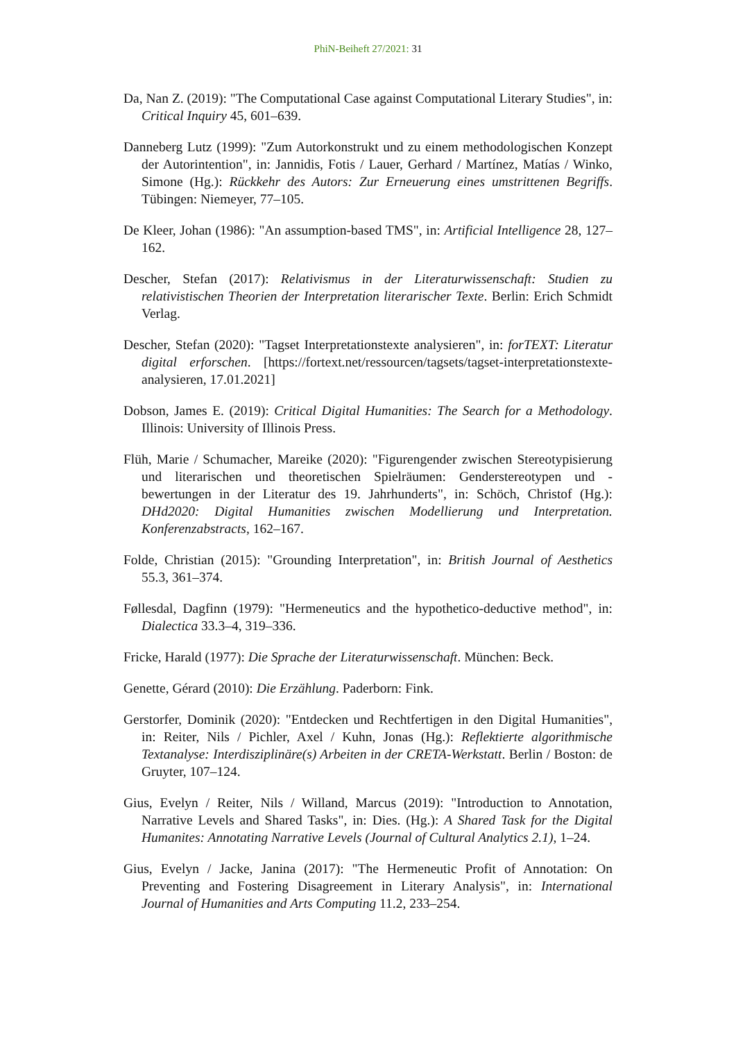PhiN-Beiheft 27/2021: 31
Da, Nan Z. (2019): "The Computational Case against Computational Literary Studies", in: Critical Inquiry 45, 601–639.
Danneberg Lutz (1999): "Zum Autorkonstrukt und zu einem methodologischen Konzept der Autorintention", in: Jannidis, Fotis / Lauer, Gerhard / Martínez, Matías / Winko, Simone (Hg.): Rückkehr des Autors: Zur Erneuerung eines umstrittenen Begriffs. Tübingen: Niemeyer, 77–105.
De Kleer, Johan (1986): "An assumption-based TMS", in: Artificial Intelligence 28, 127–162.
Descher, Stefan (2017): Relativismus in der Literaturwissenschaft: Studien zu relativistischen Theorien der Interpretation literarischer Texte. Berlin: Erich Schmidt Verlag.
Descher, Stefan (2020): "Tagset Interpretationstexte analysieren", in: forTEXT: Literatur digital erforschen. [https://fortext.net/ressourcen/tagsets/tagset-interpretationstexte-analysieren, 17.01.2021]
Dobson, James E. (2019): Critical Digital Humanities: The Search for a Methodology. Illinois: University of Illinois Press.
Flüh, Marie / Schumacher, Mareike (2020): "Figurengender zwischen Stereotypisierung und literarischen und theoretischen Spielräumen: Genderstereotypen und -bewertungen in der Literatur des 19. Jahrhunderts", in: Schöch, Christof (Hg.): DHd2020: Digital Humanities zwischen Modellierung und Interpretation. Konferenzabstracts, 162–167.
Folde, Christian (2015): "Grounding Interpretation", in: British Journal of Aesthetics 55.3, 361–374.
Føllesdal, Dagfinn (1979): "Hermeneutics and the hypothetico-deductive method", in: Dialectica 33.3–4, 319–336.
Fricke, Harald (1977): Die Sprache der Literaturwissenschaft. München: Beck.
Genette, Gérard (2010): Die Erzählung. Paderborn: Fink.
Gerstorfer, Dominik (2020): "Entdecken und Rechtfertigen in den Digital Humanities", in: Reiter, Nils / Pichler, Axel / Kuhn, Jonas (Hg.): Reflektierte algorithmische Textanalyse: Interdisziplinäre(s) Arbeiten in der CRETA-Werkstatt. Berlin / Boston: de Gruyter, 107–124.
Gius, Evelyn / Reiter, Nils / Willand, Marcus (2019): "Introduction to Annotation, Narrative Levels and Shared Tasks", in: Dies. (Hg.): A Shared Task for the Digital Humanites: Annotating Narrative Levels (Journal of Cultural Analytics 2.1), 1–24.
Gius, Evelyn / Jacke, Janina (2017): "The Hermeneutic Profit of Annotation: On Preventing and Fostering Disagreement in Literary Analysis", in: International Journal of Humanities and Arts Computing 11.2, 233–254.